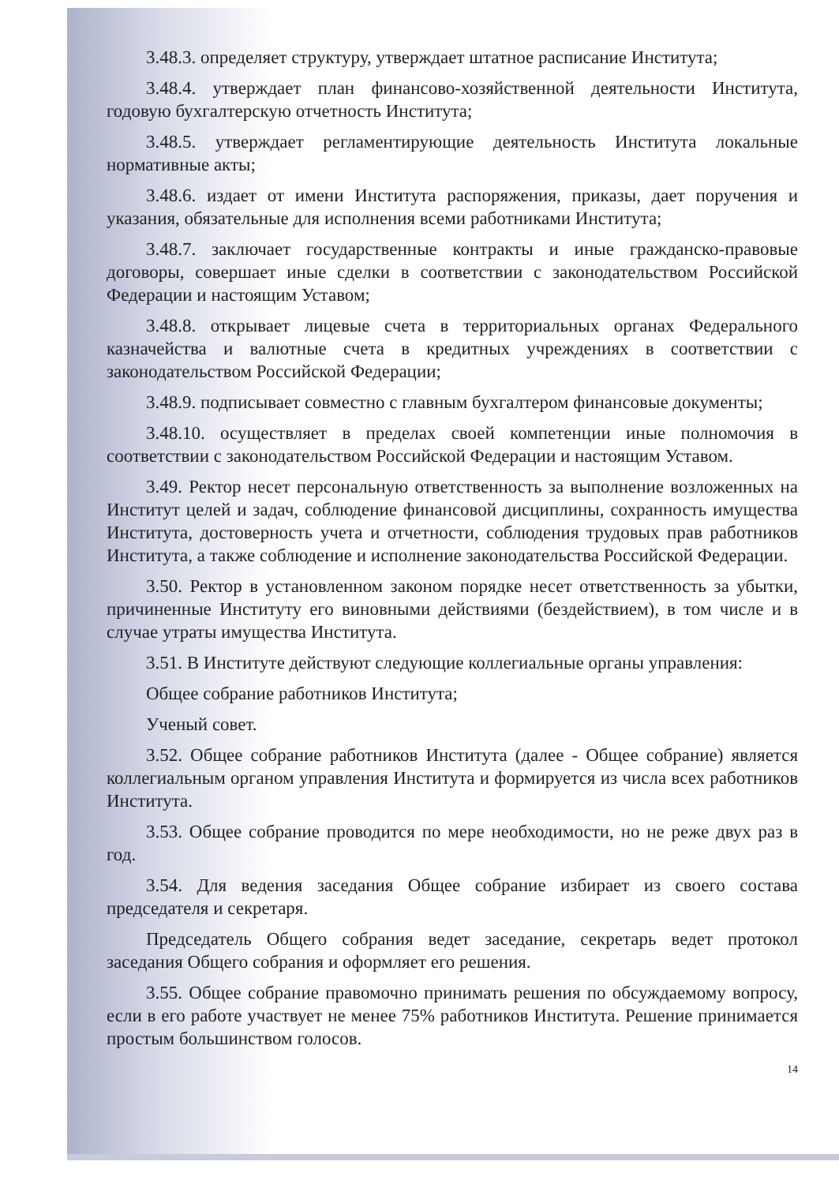3.48.3. определяет структуру, утверждает штатное расписание Института;
3.48.4. утверждает план финансово-хозяйственной деятельности Института, годовую бухгалтерскую отчетность Института;
3.48.5. утверждает регламентирующие деятельность Института локальные нормативные акты;
3.48.6. издает от имени Института распоряжения, приказы, дает поручения и указания, обязательные для исполнения всеми работниками Института;
3.48.7. заключает государственные контракты и иные гражданско-правовые договоры, совершает иные сделки в соответствии с законодательством Российской Федерации и настоящим Уставом;
3.48.8. открывает лицевые счета в территориальных органах Федерального казначейства и валютные счета в кредитных учреждениях в соответствии с законодательством Российской Федерации;
3.48.9. подписывает совместно с главным бухгалтером финансовые документы;
3.48.10. осуществляет в пределах своей компетенции иные полномочия в соответствии с законодательством Российской Федерации и настоящим Уставом.
3.49. Ректор несет персональную ответственность за выполнение возложенных на Институт целей и задач, соблюдение финансовой дисциплины, сохранность имущества Института, достоверность учета и отчетности, соблюдения трудовых прав работников Института, а также соблюдение и исполнение законодательства Российской Федерации.
3.50. Ректор в установленном законом порядке несет ответственность за убытки, причиненные Институту его виновными действиями (бездействием), в том числе и в случае утраты имущества Института.
3.51. В Институте действуют следующие коллегиальные органы управления:
Общее собрание работников Института;
Ученый совет.
3.52. Общее собрание работников Института (далее - Общее собрание) является коллегиальным органом управления Института и формируется из числа всех работников Института.
3.53. Общее собрание проводится по мере необходимости, но не реже двух раз в год.
3.54. Для ведения заседания Общее собрание избирает из своего состава председателя и секретаря.
Председатель Общего собрания ведет заседание, секретарь ведет протокол заседания Общего собрания и оформляет его решения.
3.55. Общее собрание правомочно принимать решения по обсуждаемому вопросу, если в его работе участвует не менее 75% работников Института. Решение принимается простым большинством голосов.
14